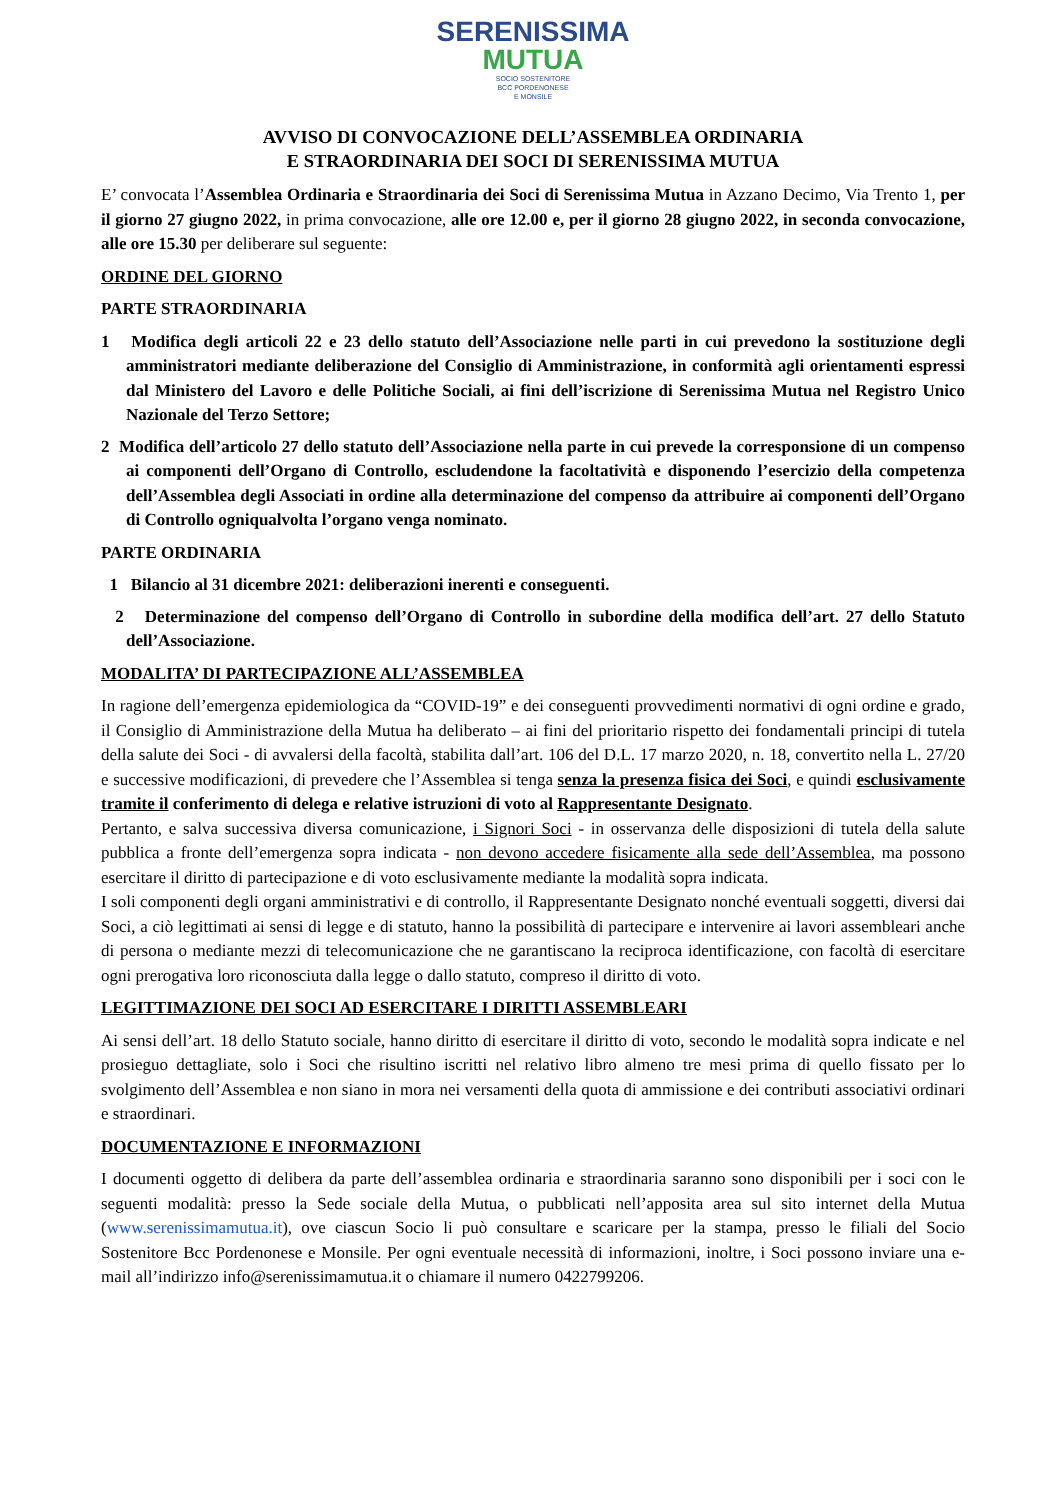SERENISSIMA
MUTUA
SOCIO SOSTENITORE
BCC PORDENONESE
E MONSILE
AVVISO DI CONVOCAZIONE DELL’ASSEMBLEA ORDINARIA
E STRAORDINARIA DEI SOCI DI SERENISSIMA MUTUA
E’ convocata l’Assemblea Ordinaria e Straordinaria dei Soci di Serenissima Mutua in Azzano Decimo, Via Trento 1, per il giorno 27 giugno 2022, in prima convocazione, alle ore 12.00 e, per il giorno 28 giugno 2022, in seconda convocazione, alle ore 15.30 per deliberare sul seguente:
ORDINE DEL GIORNO
PARTE STRAORDINARIA
1 Modifica degli articoli 22 e 23 dello statuto dell’Associazione nelle parti in cui prevedono la sostituzione degli amministratori mediante deliberazione del Consiglio di Amministrazione, in conformità agli orientamenti espressi dal Ministero del Lavoro e delle Politiche Sociali, ai fini dell’iscrizione di Serenissima Mutua nel Registro Unico Nazionale del Terzo Settore;
2 Modifica dell’articolo 27 dello statuto dell’Associazione nella parte in cui prevede la corresponsione di un compenso ai componenti dell’Organo di Controllo, escludendone la facoltatività e disponendo l’esercizio della competenza dell’Assemblea degli Associati in ordine alla determinazione del compenso da attribuire ai componenti dell’Organo di Controllo ogniqualvolta l’organo venga nominato.
PARTE ORDINARIA
1 Bilancio al 31 dicembre 2021: deliberazioni inerenti e conseguenti.
2 Determinazione del compenso dell’Organo di Controllo in subordine della modifica dell’art. 27 dello Statuto dell’Associazione.
MODALITA’ DI PARTECIPAZIONE ALL’ASSEMBLEA
In ragione dell’emergenza epidemiologica da “COVID-19” e dei conseguenti provvedimenti normativi di ogni ordine e grado, il Consiglio di Amministrazione della Mutua ha deliberato – ai fini del prioritario rispetto dei fondamentali principi di tutela della salute dei Soci - di avvalersi della facoltà, stabilita dall’art. 106 del D.L. 17 marzo 2020, n. 18, convertito nella L. 27/20 e successive modificazioni, di prevedere che l’Assemblea si tenga senza la presenza fisica dei Soci, e quindi esclusivamente tramite il conferimento di delega e relative istruzioni di voto al Rappresentante Designato.
Pertanto, e salva successiva diversa comunicazione, i Signori Soci - in osservanza delle disposizioni di tutela della salute pubblica a fronte dell’emergenza sopra indicata - non devono accedere fisicamente alla sede dell’Assemblea, ma possono esercitare il diritto di partecipazione e di voto esclusivamente mediante la modalità sopra indicata.
I soli componenti degli organi amministrativi e di controllo, il Rappresentante Designato nonché eventuali soggetti, diversi dai Soci, a ciò legittimati ai sensi di legge e di statuto, hanno la possibilità di partecipare e intervenire ai lavori assembleari anche di persona o mediante mezzi di telecomunicazione che ne garantiscano la reciproca identificazione, con facoltà di esercitare ogni prerogativa loro riconosciuta dalla legge o dallo statuto, compreso il diritto di voto.
LEGITTIMAZIONE DEI SOCI AD ESERCITARE I DIRITTI ASSEMBLEARI
Ai sensi dell’art. 18 dello Statuto sociale, hanno diritto di esercitare il diritto di voto, secondo le modalità sopra indicate e nel prosieguo dettagliate, solo i Soci che risultino iscritti nel relativo libro almeno tre mesi prima di quello fissato per lo svolgimento dell’Assemblea e non siano in mora nei versamenti della quota di ammissione e dei contributi associativi ordinari e straordinari.
DOCUMENTAZIONE E INFORMAZIONI
I documenti oggetto di delibera da parte dell’assemblea ordinaria e straordinaria saranno sono disponibili per i soci con le seguenti modalità: presso la Sede sociale della Mutua, o pubblicati nell’apposita area sul sito internet della Mutua (www.serenissimamutua.it), ove ciascun Socio li può consultare e scaricare per la stampa, presso le filiali del Socio Sostenitore Bcc Pordenonese e Monsile. Per ogni eventuale necessità di informazioni, inoltre, i Soci possono inviare una e-mail all’indirizzo info@serenissimamutua.it o chiamare il numero 0422799206.